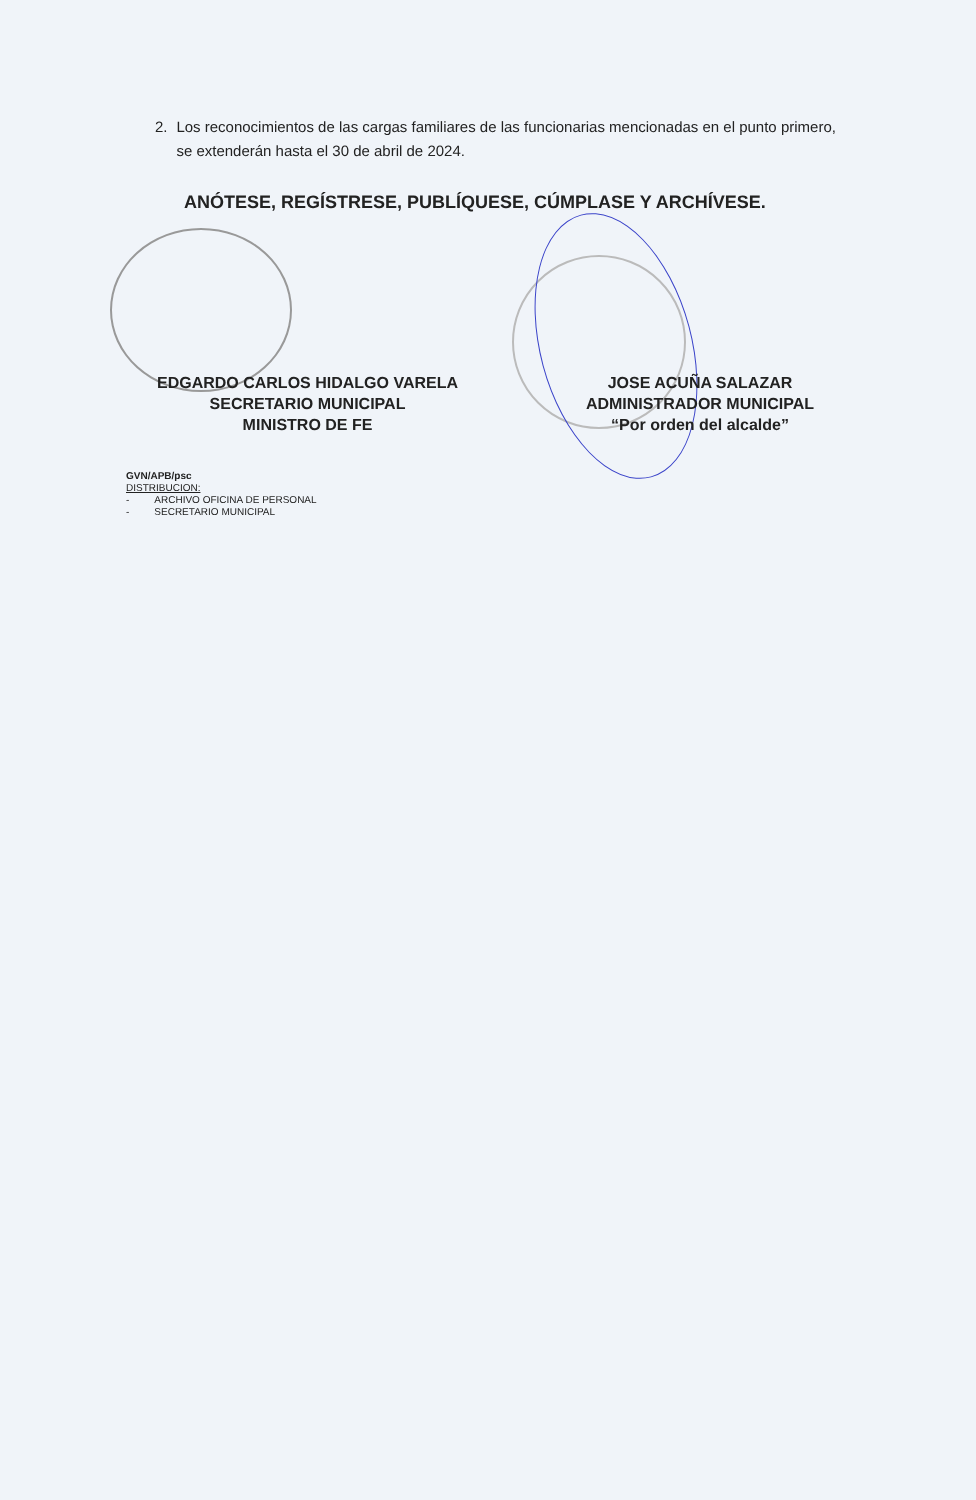2. Los reconocimientos de las cargas familiares de las funcionarias mencionadas en el punto primero, se extenderán hasta el 30 de abril de 2024.
ANÓTESE, REGÍSTRESE, PUBLÍQUESE, CÚMPLASE Y ARCHÍVESE.
EDGARDO CARLOS HIDALGO VARELA
SECRETARIO MUNICIPAL
MINISTRO DE FE
JOSE ACUÑA SALAZAR
ADMINISTRADOR MUNICIPAL
“Por orden del alcalde”
GVN/APB/psc
DISTRIBUCION:
- ARCHIVO OFICINA DE PERSONAL
- SECRETARIO MUNICIPAL